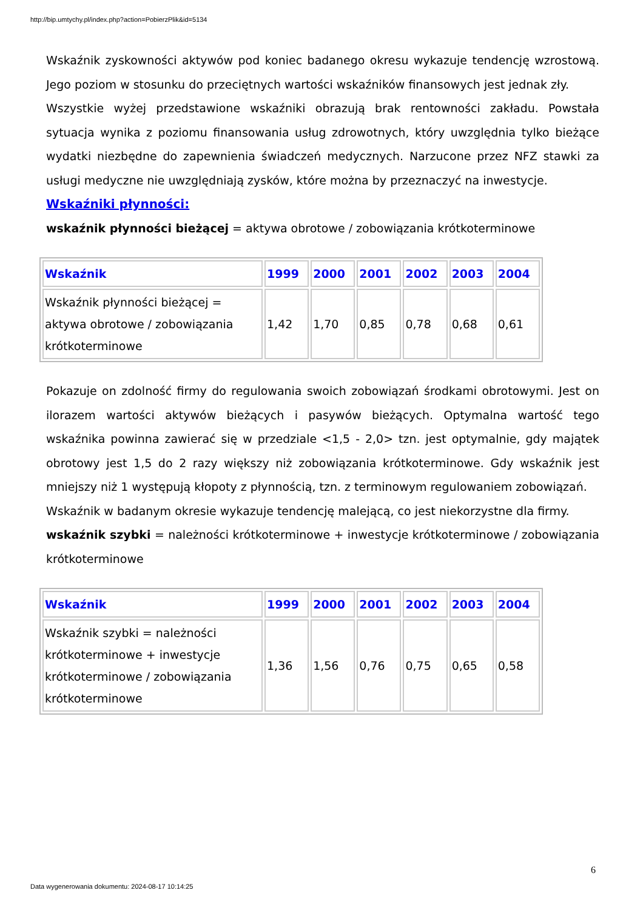http://bip.umtychy.pl/index.php?action=PobierzPlik&id=5134
Wskaźnik zyskowności aktywów pod koniec badanego okresu wykazuje tendencję wzrostową. Jego poziom w stosunku do przeciętnych wartości wskaźników finansowych jest jednak zły.
Wszystkie wyżej przedstawione wskaźniki obrazują brak rentowności zakładu. Powstała sytuacja wynika z poziomu finansowania usług zdrowotnych, który uwzględnia tylko bieżące wydatki niezbędne do zapewnienia świadczeń medycznych. Narzucone przez NFZ stawki za usługi medyczne nie uwzględniają zysków, które można by przeznaczyć na inwestycje.
Wskaźniki płynności:
wskaźnik płynności bieżącej = aktywa obrotowe / zobowiązania krótkoterminowe
| Wskaźnik | 1999 | 2000 | 2001 | 2002 | 2003 | 2004 |
| --- | --- | --- | --- | --- | --- | --- |
| Wskaźnik płynności bieżącej = aktywa obrotowe / zobowiązania krótkoterminowe | 1,42 | 1,70 | 0,85 | 0,78 | 0,68 | 0,61 |
Pokazuje on zdolność firmy do regulowania swoich zobowiązań środkami obrotowymi. Jest on ilorazem wartości aktywów bieżących i pasywów bieżących. Optymalna wartość tego wskaźnika powinna zawierać się w przedziale <1,5 - 2,0> tzn. jest optymalnie, gdy majątek obrotowy jest 1,5 do 2 razy większy niż zobowiązania krótkoterminowe. Gdy wskaźnik jest mniejszy niż 1 występują kłopoty z płynnością, tzn. z terminowym regulowaniem zobowiązań.
Wskaźnik w badanym okresie wykazuje tendencję malejącą, co jest niekorzystne dla firmy.
wskaźnik szybki = należności krótkoterminowe + inwestycje krótkoterminowe / zobowiązania krótkoterminowe
| Wskaźnik | 1999 | 2000 | 2001 | 2002 | 2003 | 2004 |
| --- | --- | --- | --- | --- | --- | --- |
| Wskaźnik szybki = należności krótkoterminowe + inwestycje krótkoterminowe / zobowiązania krótkoterminowe | 1,36 | 1,56 | 0,76 | 0,75 | 0,65 | 0,58 |
6
Data wygenerowania dokumentu: 2024-08-17 10:14:25